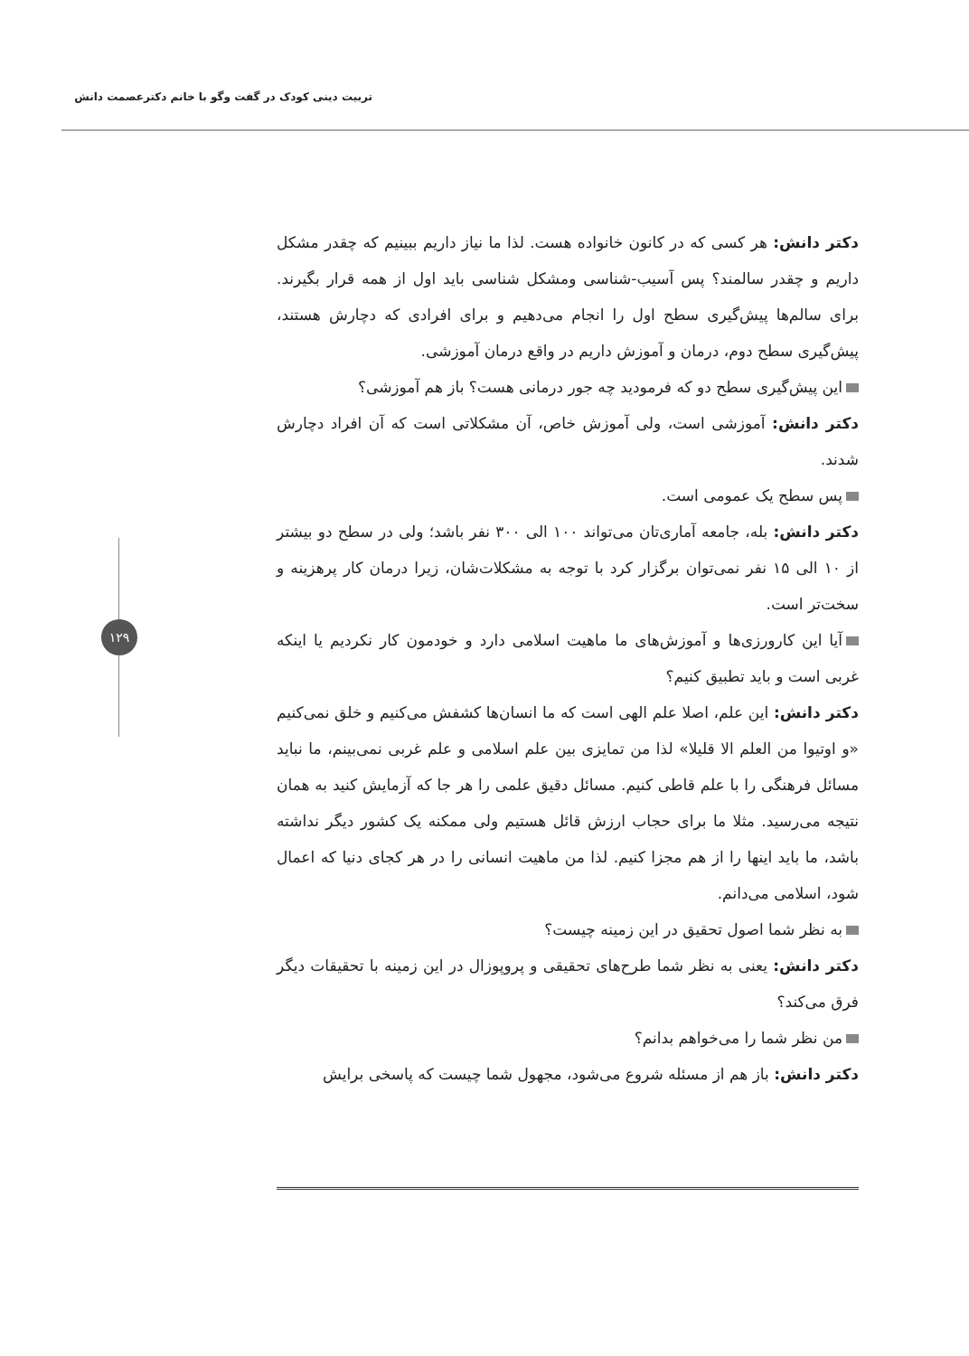تربیت دینی کودک در گفت وگو با خانم دکترعصمت دانش
۱۲۹
دکتر دانش: هر کسی که در کانون خانواده هست. لذا ما نیاز داریم ببینیم که چقدر مشکل داریم و چقدر سالمند؟ پس آسیب-شناسی ومشکل شناسی باید اول از همه قرار بگیرند. برای سالم‌ها پیش‌گیری سطح اول را انجام می‌دهیم و برای افرادی که دچارش هستند، پیش‌گیری سطح دوم، درمان و آموزش داریم در واقع درمان آموزشی.
این پیش‌گیری سطح دو که فرمودید چه جور درمانی هست؟ باز هم آموزشی؟
دکتر دانش: آموزشی است، ولی آموزش خاص، آن مشکلاتی است که آن افراد دچارش شدند.
پس سطح یک عمومی است.
دکتر دانش: بله، جامعه آماری‌تان می‌تواند ۱۰۰ الی ۳۰۰ نفر باشد؛ ولی در سطح دو بیشتر از ۱۰ الی ۱۵ نفر نمی‌توان برگزار کرد با توجه به مشکلات‌شان، زیرا درمان کار پرهزینه و سخت‌تر است.
آیا این کارورزی‌ها و آموزش‌های ما ماهیت اسلامی دارد و خودمون کار نکردیم یا اینکه غربی است و باید تطبیق کنیم؟
دکتر دانش: این علم، اصلا علم الهی است که ما انسان‌ها کشفش می‌کنیم و خلق نمی‌کنیم «و اوتیوا من العلم الا قلیلا» لذا من تمایزی بین علم اسلامی و علم غربی نمی‌بینم، ما نباید مسائل فرهنگی را با علم قاطی کنیم. مسائل دقیق علمی را هر جا که آزمایش کنید به همان نتیجه می‌رسید. مثلا ما برای حجاب ارزش قائل هستیم ولی ممکنه یک کشور دیگر نداشته باشد، ما باید اینها را از هم مجزا کنیم. لذا من ماهیت انسانی را در هر کجای دنیا که اعمال شود، اسلامی می‌دانم.
به نظر شما اصول تحقیق در این زمینه چیست؟
دکتر دانش: یعنی به نظر شما طرح‌های تحقیقی و پروپوزال در این زمینه با تحقیقات دیگر فرق می‌کند؟
من نظر شما را می‌خواهم بدانم؟
دکتر دانش: باز هم از مسئله شروع می‌شود، مجهول شما چیست که پاسخی برایش